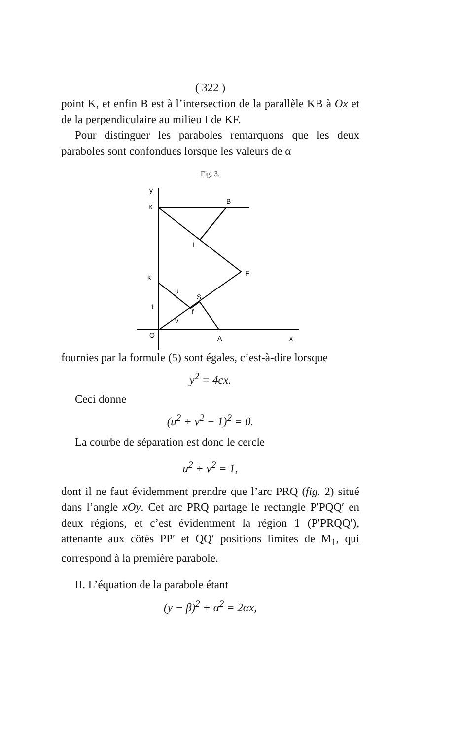( 322 )
point K, et enfin B est à l’intersection de la parallèle KB à Ox et de la perpendiculaire au milieu I de KF.
Pour distinguer les paraboles remarquons que les deux paraboles sont confondues lorsque les valeurs de α
Fig. 3.
y
K
B
I
F
k
u
S
1
f
v
O
A
x
fournies par la formule (5) sont égales, c’est-à-dire lorsque
y<sup>2</sup> = 4cx.
Ceci donne
(u<sup>2</sup> + v<sup>2</sup> − 1)<sup>2</sup> = 0.
La courbe de séparation est donc le cercle
u<sup>2</sup> + v<sup>2</sup> = 1,
dont il ne faut évidemment prendre que l’arc PRQ (fig. 2) situé dans l’angle xOy. Cet arc PRQ partage le rectangle P′PQQ′ en deux régions, et c’est évidemment la région 1 (P′PRQQ′), attenante aux côtés PP′ et QQ′ positions limites de M<sub>1</sub>, qui correspond à la première parabole.
II. L’équation de la parabole étant
(y − β)<sup>2</sup> + α<sup>2</sup> = 2αx,